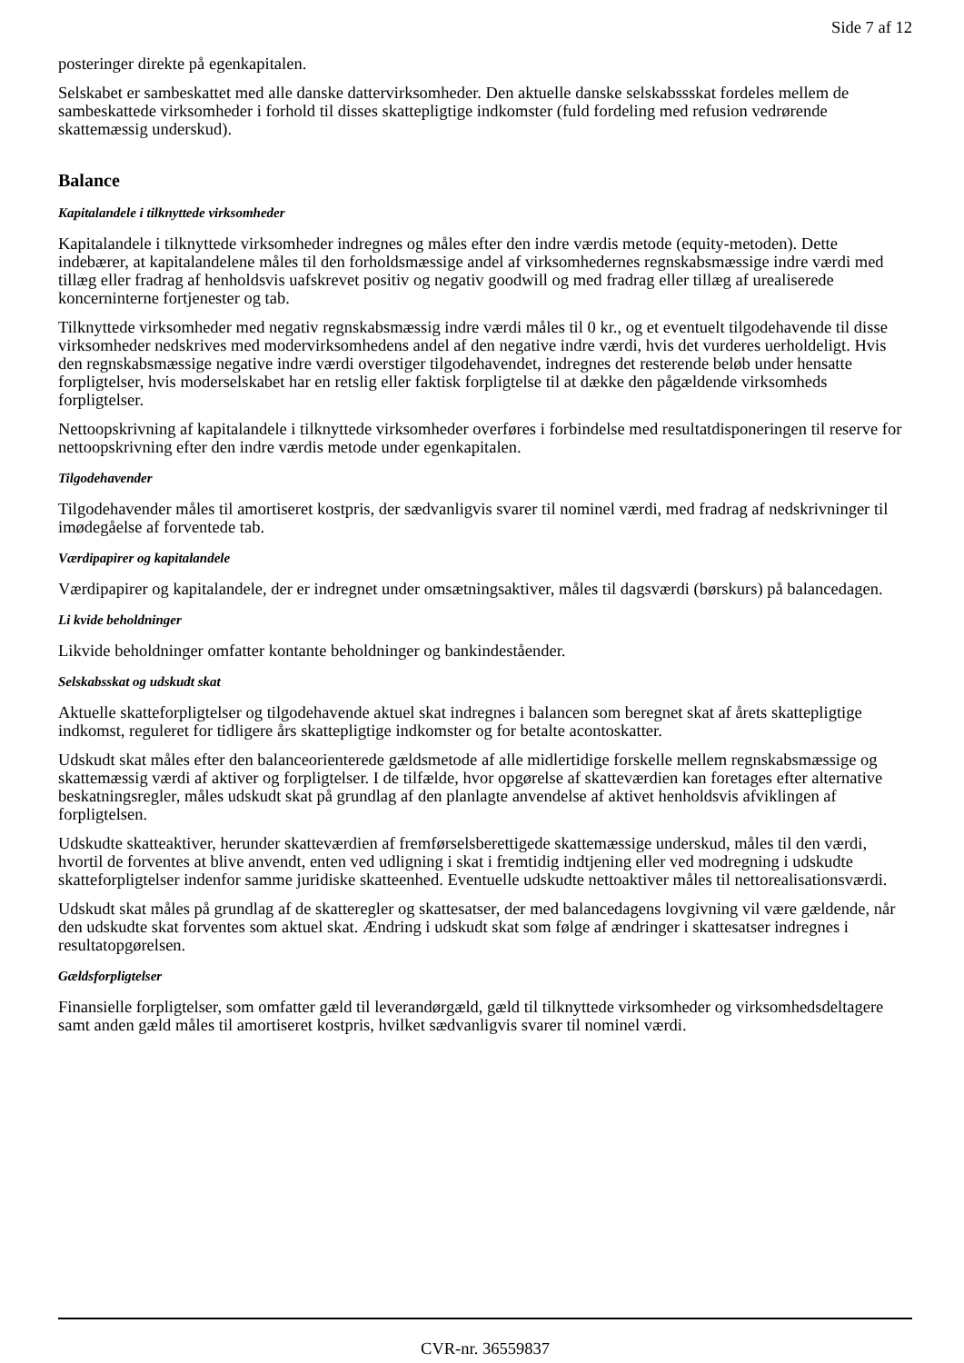Side 7 af 12
posteringer direkte på egenkapitalen.
Selskabet er sambeskattet med alle danske dattervirksomheder. Den aktuelle danske selskabssskat fordeles mellem de sambeskattede virksomheder i forhold til disses skattepligtige indkomster (fuld fordeling med refusion vedrørende skattemæssig underskud).
Balance
Kapitalandele i tilknyttede virksomheder
Kapitalandele i tilknyttede virksomheder indregnes og måles efter den indre værdis metode (equity-metoden). Dette indebærer, at kapitalandelene måles til den forholdsmæssige andel af virksomhedernes regnskabsmæssige indre værdi med tillæg eller fradrag af henholdsvis uafskrevet positiv og negativ goodwill og med fradrag eller tillæg af urealiserede koncerninterne fortjenester og tab.
Tilknyttede virksomheder med negativ regnskabsmæssig indre værdi måles til 0 kr., og et eventuelt tilgodehavende til disse virksomheder nedskrives med modervirksomhedens andel af den negative indre værdi, hvis det vurderes uerholdeligt. Hvis den regnskabsmæssige negative indre værdi overstiger tilgodehavendet, indregnes det resterende beløb under hensatte forpligtelser, hvis moderselskabet har en retslig eller faktisk forpligtelse til at dække den pågældende virksomheds forpligtelser.
Nettoopskrivning af kapitalandele i tilknyttede virksomheder overføres i forbindelse med resultatdisponeringen til reserve for nettoopskrivning efter den indre værdis metode under egenkapitalen.
Tilgodehavender
Tilgodehavender måles til amortiseret kostpris, der sædvanligvis svarer til nominel værdi, med fradrag af nedskrivninger til imødegåelse af forventede tab.
Værdipapirer og kapitalandele
Værdipapirer og kapitalandele, der er indregnet under omsætningsaktiver, måles til dagsværdi (børskurs) på balancedagen.
Li kvide beholdninger
Likvide beholdninger omfatter kontante beholdninger og bankindeståender.
Selskabsskat og udskudt skat
Aktuelle skatteforpligtelser og tilgodehavende aktuel skat indregnes i balancen som beregnet skat af årets skattepligtige indkomst, reguleret for tidligere års skattepligtige indkomster og for betalte acontoskatter.
Udskudt skat måles efter den balanceorienterede gældsmetode af alle midlertidige forskelle mellem regnskabsmæssige og skattemæssig værdi af aktiver og forpligtelser. I de tilfælde, hvor opgørelse af skatteværdien kan foretages efter alternative beskatningsregler, måles udskudt skat på grundlag af den planlagte anvendelse af aktivet henholdsvis afviklingen af forpligtelsen.
Udskudte skatteaktiver, herunder skatteværdien af fremførselsberettigede skattemæssige underskud, måles til den værdi, hvortil de forventes at blive anvendt, enten ved udligning i skat i fremtidig indtjening eller ved modregning i udskudte skatteforpligtelser indenfor samme juridiske skatteenhed. Eventuelle udskudte nettoaktiver måles til nettorealisationsværdi.
Udskudt skat måles på grundlag af de skatteregler og skattesatser, der med balancedagens lovgivning vil være gældende, når den udskudte skat forventes som aktuel skat. Ændring i udskudt skat som følge af ændringer i skattesatser indregnes i resultatopgørelsen.
Gældsforpligtelser
Finansielle forpligtelser, som omfatter gæld til leverandørgæld, gæld til tilknyttede virksomheder og virksomhedsdeltagere samt anden gæld måles til amortiseret kostpris, hvilket sædvanligvis svarer til nominel værdi.
CVR-nr. 36559837